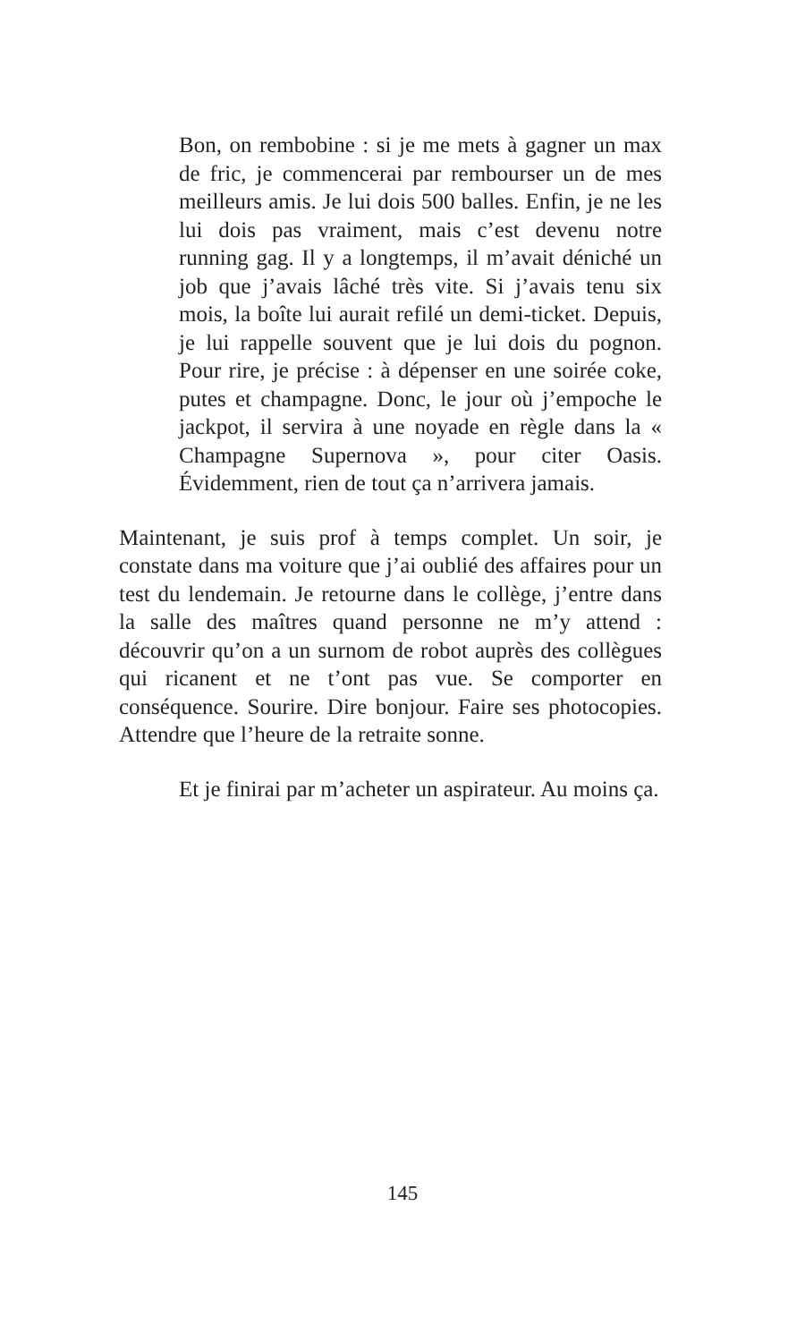Bon, on rembobine : si je me mets à gagner un max de fric, je commencerai par rembourser un de mes meilleurs amis. Je lui dois 500 balles. Enfin, je ne les lui dois pas vraiment, mais c’est devenu notre running gag. Il y a longtemps, il m’avait déniché un job que j’avais lâché très vite. Si j’avais tenu six mois, la boîte lui aurait refilé un demi-ticket. Depuis, je lui rappelle souvent que je lui dois du pognon. Pour rire, je précise : à dépenser en une soirée coke, putes et champagne. Donc, le jour où j’empoche le jackpot, il servira à une noyade en règle dans la « Champagne Supernova », pour citer Oasis. Évidemment, rien de tout ça n’arrivera jamais.
Maintenant, je suis prof à temps complet. Un soir, je constate dans ma voiture que j’ai oublié des affaires pour un test du lendemain. Je retourne dans le collège, j’entre dans la salle des maîtres quand personne ne m’y attend : découvrir qu’on a un surnom de robot auprès des collègues qui ricanent et ne t’ont pas vue. Se comporter en conséquence. Sourire. Dire bonjour. Faire ses photocopies. Attendre que l’heure de la retraite sonne.
Et je finirai par m’acheter un aspirateur. Au moins ça.
145